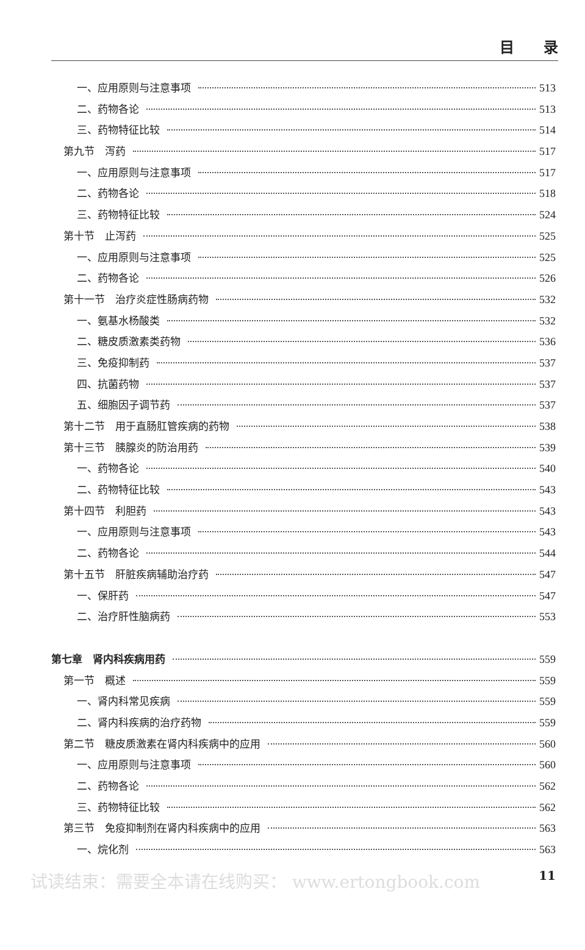目　　录
一、应用原则与注意事项 513
二、药物各论 513
三、药物特征比较 514
第九节　泻药 517
一、应用原则与注意事项 517
二、药物各论 518
三、药物特征比较 524
第十节　止泻药 525
一、应用原则与注意事项 525
二、药物各论 526
第十一节　治疗炎症性肠病药物 532
一、氨基水杨酸类 532
二、糖皮质激素类药物 536
三、免疫抑制药 537
四、抗菌药物 537
五、细胞因子调节药 537
第十二节　用于直肠肛管疾病的药物 538
第十三节　胰腺炎的防治用药 539
一、药物各论 540
二、药物特征比较 543
第十四节　利胆药 543
一、应用原则与注意事项 543
二、药物各论 544
第十五节　肝脏疾病辅助治疗药 547
一、保肝药 547
二、治疗肝性脑病药 553
第七章　肾内科疾病用药 559
第一节　概述 559
一、肾内科常见疾病 559
二、肾内科疾病的治疗药物 559
第二节　糖皮质激素在肾内科疾病中的应用 560
一、应用原则与注意事项 560
二、药物各论 562
三、药物特征比较 562
第三节　免疫抑制剂在肾内科疾病中的应用 563
一、烷化剂 563
试读结束：需要全本请在线购买： www.ertongbook.com 11